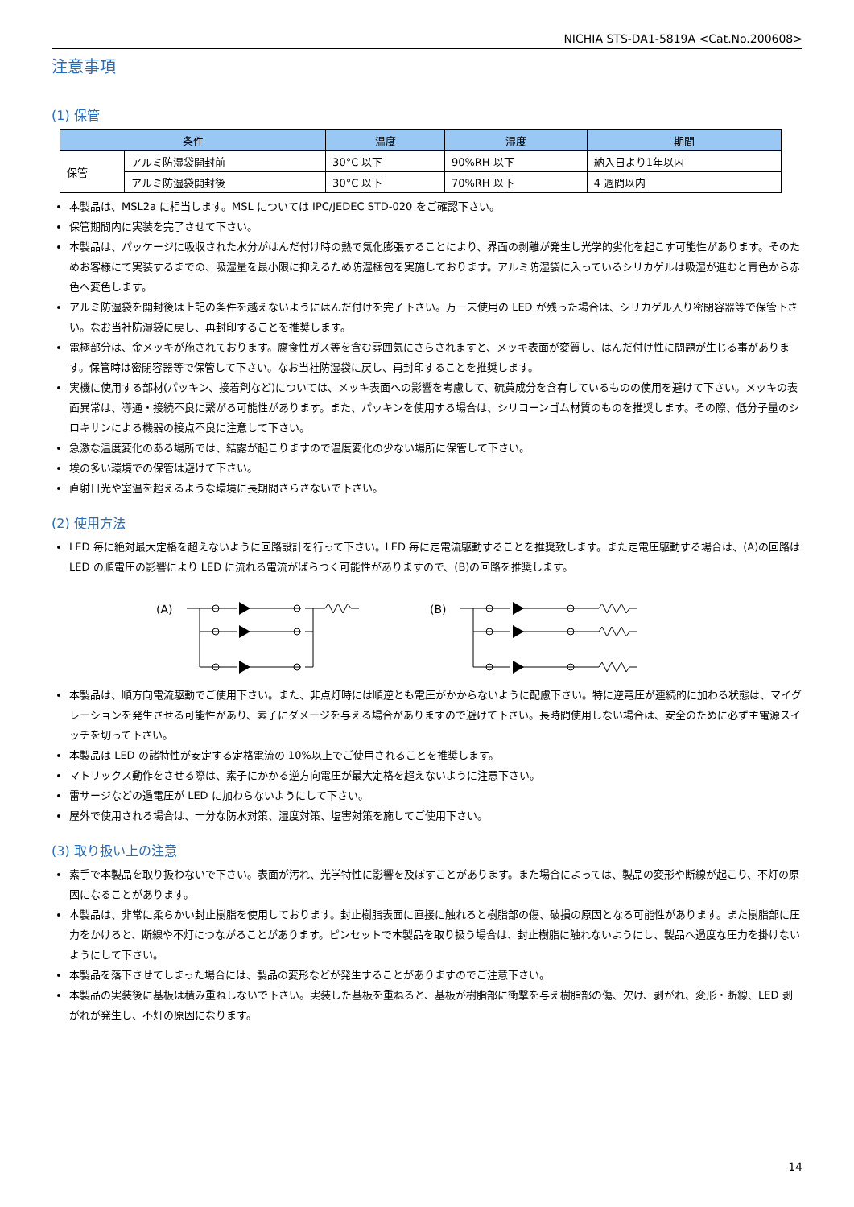NICHIA STS-DA1-5819A <Cat.No.200608>
注意事項
(1) 保管
| 条件 | | 温度 | 湿度 | 期間 |
| --- | --- | --- | --- | --- |
| 保管 | アルミ防湿袋開封前 | 30°C 以下 | 90%RH 以下 | 納入日より1年以内 |
| | アルミ防湿袋開封後 | 30°C 以下 | 70%RH 以下 | 4 週間以内 |
本製品は、MSL2a に相当します。MSL については IPC/JEDEC STD-020 をご確認下さい。
保管期間内に実装を完了させて下さい。
本製品は、パッケージに吸収された水分がはんだ付け時の熱で気化膨張することにより、界面の剥離が発生し光学的劣化を起こす可能性があります。そのためお客様にて実装するまでの、吸湿量を最小限に抑えるため防湿梱包を実施しております。アルミ防湿袋に入っているシリカゲルは吸湿が進むと青色から赤色へ変色します。
アルミ防湿袋を開封後は上記の条件を越えないようにはんだ付けを完了下さい。万一未使用の LED が残った場合は、シリカゲル入り密閉容器等で保管下さい。なお当社防湿袋に戻し、再封印することを推奨します。
電極部分は、金メッキが施されております。腐食性ガス等を含む雰囲気にさらされますと、メッキ表面が変質し、はんだ付け性に問題が生じる事があります。保管時は密閉容器等で保管して下さい。なお当社防湿袋に戻し、再封印することを推奨します。
実機に使用する部材(パッキン、接着剤など)については、メッキ表面への影響を考慮して、硫黄成分を含有しているものの使用を避けて下さい。メッキの表面異常は、導通・接続不良に繋がる可能性があります。また、パッキンを使用する場合は、シリコーンゴム材質のものを推奨します。その際、低分子量のシロキサンによる機器の接点不良に注意して下さい。
急激な温度変化のある場所では、結露が起こりますので温度変化の少ない場所に保管して下さい。
埃の多い環境での保管は避けて下さい。
直射日光や室温を超えるような環境に長期間さらさないで下さい。
(2) 使用方法
LED 毎に絶対最大定格を超えないように回路設計を行って下さい。LED 毎に定電流駆動することを推奨致します。また定電圧駆動する場合は、(A)の回路は LED の順電圧の影響により LED に流れる電流がばらつく可能性がありますので、(B)の回路を推奨します。
(A)
(B)
本製品は、順方向電流駆動でご使用下さい。また、非点灯時には順逆とも電圧がかからないように配慮下さい。特に逆電圧が連続的に加わる状態は、マイグレーションを発生させる可能性があり、素子にダメージを与える場合がありますので避けて下さい。長時間使用しない場合は、安全のために必ず主電源スイッチを切って下さい。
本製品は LED の諸特性が安定する定格電流の 10%以上でご使用されることを推奨します。
マトリックス動作をさせる際は、素子にかかる逆方向電圧が最大定格を超えないように注意下さい。
雷サージなどの過電圧が LED に加わらないようにして下さい。
屋外で使用される場合は、十分な防水対策、湿度対策、塩害対策を施してご使用下さい。
(3) 取り扱い上の注意
素手で本製品を取り扱わないで下さい。表面が汚れ、光学特性に影響を及ぼすことがあります。また場合によっては、製品の変形や断線が起こり、不灯の原因になることがあります。
本製品は、非常に柔らかい封止樹脂を使用しております。封止樹脂表面に直接に触れると樹脂部の傷、破損の原因となる可能性があります。また樹脂部に圧力をかけると、断線や不灯につながることがあります。ピンセットで本製品を取り扱う場合は、封止樹脂に触れないようにし、製品へ過度な圧力を掛けないようにして下さい。
本製品を落下させてしまった場合には、製品の変形などが発生することがありますのでご注意下さい。
本製品の実装後に基板は積み重ねしないで下さい。実装した基板を重ねると、基板が樹脂部に衝撃を与え樹脂部の傷、欠け、剥がれ、変形・断線、LED 剥がれが発生し、不灯の原因になります。
14